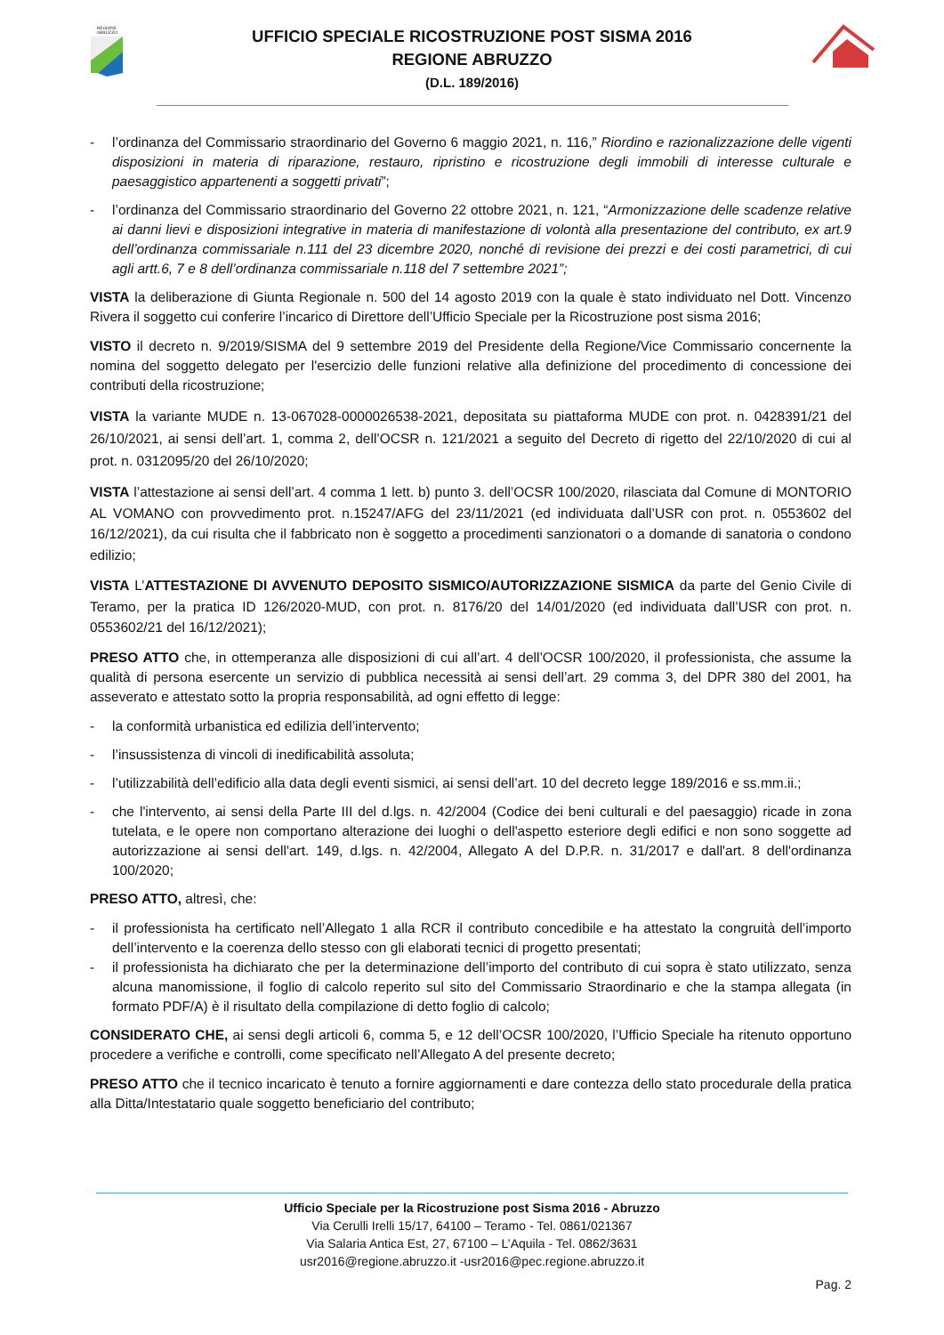REGIONE
ABRUZZO
UFFICIO SPECIALE RICOSTRUZIONE POST SISMA 2016
REGIONE ABRUZZO
(D.L. 189/2016)
- l’ordinanza del Commissario straordinario del Governo 6 maggio 2021, n. 116,” Riordino e razionalizzazione delle vigenti disposizioni in materia di riparazione, restauro, ripristino e ricostruzione degli immobili di interesse culturale e paesaggistico appartenenti a soggetti privati”;
- l’ordinanza del Commissario straordinario del Governo 22 ottobre 2021, n. 121, “Armonizzazione delle scadenze relative ai danni lievi e disposizioni integrative in materia di manifestazione di volontà alla presentazione del contributo, ex art.9 dell’ordinanza commissariale n.111 del 23 dicembre 2020, nonché di revisione dei prezzi e dei costi parametrici, di cui agli artt.6, 7 e 8 dell’ordinanza commissariale n.118 del 7 settembre 2021”;
VISTA la deliberazione di Giunta Regionale n. 500 del 14 agosto 2019 con la quale è stato individuato nel Dott. Vincenzo Rivera il soggetto cui conferire l’incarico di Direttore dell’Ufficio Speciale per la Ricostruzione post sisma 2016;
VISTO il decreto n. 9/2019/SISMA del 9 settembre 2019 del Presidente della Regione/Vice Commissario concernente la nomina del soggetto delegato per l'esercizio delle funzioni relative alla definizione del procedimento di concessione dei contributi della ricostruzione;
VISTA la variante MUDE n. 13-067028-0000026538-2021, depositata su piattaforma MUDE con prot. n. 0428391/21 del 26/10/2021, ai sensi dell’art. 1, comma 2, dell’OCSR n. 121/2021 a seguito del Decreto di rigetto del 22/10/2020 di cui al prot. n. 0312095/20 del 26/10/2020;
VISTA l’attestazione ai sensi dell’art. 4 comma 1 lett. b) punto 3. dell’OCSR 100/2020, rilasciata dal Comune di MONTORIO AL VOMANO con provvedimento prot. n.15247/AFG del 23/11/2021 (ed individuata dall’USR con prot. n. 0553602 del 16/12/2021), da cui risulta che il fabbricato non è soggetto a procedimenti sanzionatori o a domande di sanatoria o condono edilizio;
VISTA L’ATTESTAZIONE DI AVVENUTO DEPOSITO SISMICO/AUTORIZZAZIONE SISMICA da parte del Genio Civile di Teramo, per la pratica ID 126/2020-MUD, con prot. n. 8176/20 del 14/01/2020 (ed individuata dall’USR con prot. n. 0553602/21 del 16/12/2021);
PRESO ATTO che, in ottemperanza alle disposizioni di cui all’art. 4 dell’OCSR 100/2020, il professionista, che assume la qualità di persona esercente un servizio di pubblica necessità ai sensi dell’art. 29 comma 3, del DPR 380 del 2001, ha asseverato e attestato sotto la propria responsabilità, ad ogni effetto di legge:
- la conformità urbanistica ed edilizia dell’intervento;
- l’insussistenza di vincoli di inedificabilità assoluta;
- l’utilizzabilità dell’edificio alla data degli eventi sismici, ai sensi dell’art. 10 del decreto legge 189/2016 e ss.mm.ii.;
- che l'intervento, ai sensi della Parte III del d.lgs. n. 42/2004 (Codice dei beni culturali e del paesaggio) ricade in zona tutelata, e le opere non comportano alterazione dei luoghi o dell'aspetto esteriore degli edifici e non sono soggette ad autorizzazione ai sensi dell'art. 149, d.lgs. n. 42/2004, Allegato A del D.P.R. n. 31/2017 e dall'art. 8 dell'ordinanza 100/2020;
PRESO ATTO, altresì, che:
- il professionista ha certificato nell’Allegato 1 alla RCR il contributo concedibile e ha attestato la congruità dell’importo dell’intervento e la coerenza dello stesso con gli elaborati tecnici di progetto presentati;
- il professionista ha dichiarato che per la determinazione dell’importo del contributo di cui sopra è stato utilizzato, senza alcuna manomissione, il foglio di calcolo reperito sul sito del Commissario Straordinario e che la stampa allegata (in formato PDF/A) è il risultato della compilazione di detto foglio di calcolo;
CONSIDERATO CHE, ai sensi degli articoli 6, comma 5, e 12 dell’OCSR 100/2020, l’Ufficio Speciale ha ritenuto opportuno procedere a verifiche e controlli, come specificato nell’Allegato A del presente decreto;
PRESO ATTO che il tecnico incaricato è tenuto a fornire aggiornamenti e dare contezza dello stato procedurale della pratica alla Ditta/Intestatario quale soggetto beneficiario del contributo;
Ufficio Speciale per la Ricostruzione post Sisma 2016 - Abruzzo
Via Cerulli Irelli 15/17, 64100 – Teramo - Tel. 0861/021367
Via Salaria Antica Est, 27, 67100 – L’Aquila - Tel. 0862/3631
usr2016@regione.abruzzo.it -usr2016@pec.regione.abruzzo.it
Pag. 2